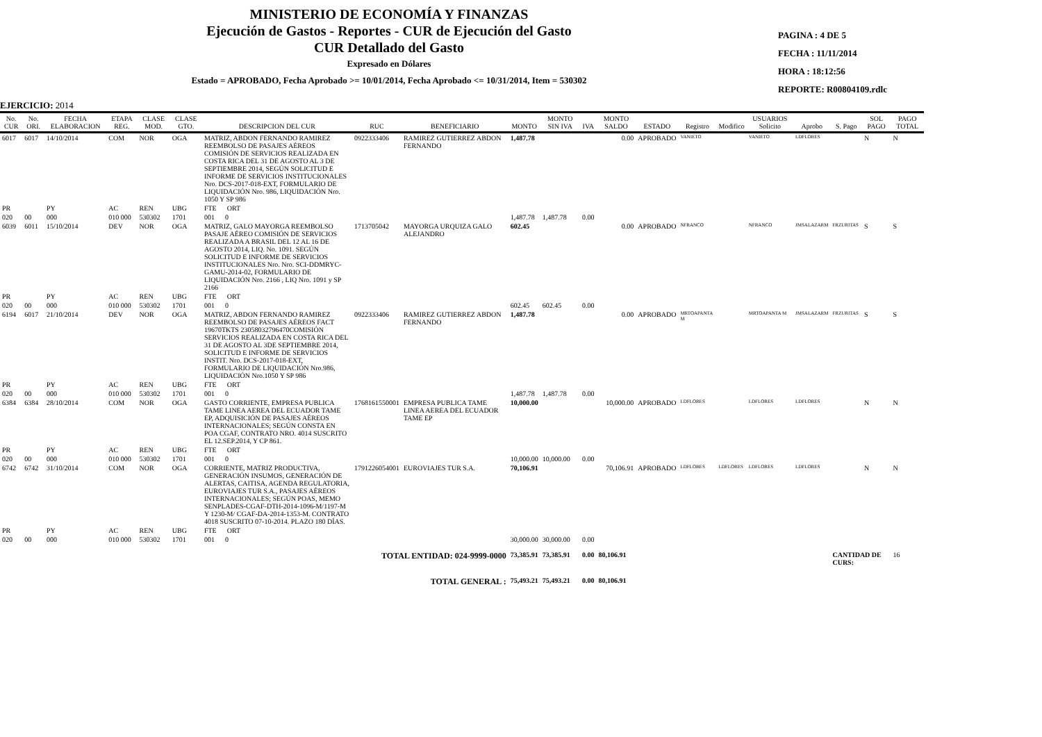MINISTERIO DE ECONOMÍA Y FINANZAS
Ejecución de Gastos - Reportes - CUR de Ejecución del Gasto
CUR Detallado del Gasto
Expresado en Dólares
Estado = APROBADO, Fecha Aprobado >= 10/01/2014, Fecha Aprobado <= 10/31/2014, Item = 530302
PAGINA : 4 DE 5
FECHA : 11/11/2014
HORA : 18:12:56
REPORTE: R00804109.rdlc
EJERCICIO: 2014
| No. CUR | No. ORI. | FECHA ELABORACION | ETAPA REG. | CLASE MOD. | CLASE GTO. | DESCRIPCION DEL CUR | RUC | BENEFICIARIO | MONTO | MONTO SIN IVA | IVA | MONTO SALDO | ESTADO | Registro | Modifico | USUARIOS Solicito | Aprobo | S. Pago | SOL PAGO | PAGO TOTAL |
| --- | --- | --- | --- | --- | --- | --- | --- | --- | --- | --- | --- | --- | --- | --- | --- | --- | --- | --- | --- | --- |
| 6017 | 6017 | 14/10/2014 | COM | NOR | OGA | MATRIZ, ABDON FERNANDO RAMIREZ REEMBOLSO DE PASAJES AÉREOS COMISIÓN DE SERVICIOS REALIZADA EN COSTA RICA DEL 31 DE AGOSTO AL 3 DE SEPTIEMBRE 2014, SEGÚN SOLICITUD E INFORME DE SERVICIOS INSTITUCIONALES Nro. DCS-2017-018-EXT, FORMULARIO DE LIQUIDACIÓN Nro. 986, LIQUIDACIÓN Nro. 1050 Y SP 986 | 0922333406 | RAMIREZ GUTIERREZ ABDON FERNANDO | 1,487.78 | | | 0.00 | APROBADO | VANIETO | | VANIETO | LDFLORES | | N | N |
| PR | | PY | AC | REN | UBG | FTE ORT | | | | | | | | | | | | | | |
| 020 | 00 | 000 | 010 000 | 530302 | 1701 | 001 0 | | | 1,487.78 | 1,487.78 | 0.00 | | | | | | | | | |
| 6039 | 6011 | 15/10/2014 | DEV | NOR | OGA | MATRIZ, GALO MAYORGA REEMBOLSO PASAJE AÉREO COMISIÓN DE SERVICIOS REALIZADA A BRASIL DEL 12 AL 16 DE AGOSTO 2014, LIQ. No. 1091. SEGÚN SOLICITUD E INFORME DE SERVICIOS INSTITUCIONALES Nro. Nro. SCI-DDMRYC-GAMU-2014-02, FORMULARIO DE LIQUIDACIÓN Nro. 2166 , LIQ Nro. 1091 y SP 2166 | 1713705042 | MAYORGA URQUIZA GALO ALEJANDRO | 602.45 | | | 0.00 | APROBADO | NFRANCO | | NFRANCO | JMSALAZARM | FRZURITAS | S | S |
| PR | | PY | AC | REN | UBG | FTE ORT | | | | | | | | | | | | | | |
| 020 | 00 | 000 | 010 000 | 530302 | 1701 | 001 0 | | | 602.45 | 602.45 | 0.00 | | | | | | | | | |
| 6194 | 6017 | 21/10/2014 | DEV | NOR | OGA | MATRIZ, ABDON FERNANDO RAMIREZ REEMBOLSO DE PASAJES AÉREOS FACT 19670TKTS 23058032796470COMISIÓN SERVICIOS REALIZADA EN COSTA RICA DEL 31 DE AGOSTO AL 3DE SEPTIEMBRE 2014, SOLICITUD E INFORME DE SERVICIOS INSTIT. Nro. DCS-2017-018-EXT, FORMULARIO DE LIQUIDACIÓN Nro.986, LIQUIDACIÓN Nro.1050 Y SP 986 | 0922333406 | RAMIREZ GUTIERREZ ABDON FERNANDO | 1,487.78 | | | 0.00 | APROBADO | MRTOAPANTA M | | MRTOAPANTA M | JMSALAZARM | FRZURITAS | S | S |
| PR | | PY | AC | REN | UBG | FTE ORT | | | | | | | | | | | | | | |
| 020 | 00 | 000 | 010 000 | 530302 | 1701 | 001 0 | | | 1,487.78 | 1,487.78 | 0.00 | | | | | | | | | |
| 6384 | 6384 | 28/10/2014 | COM | NOR | OGA | GASTO CORRIENTE, EMPRESA PUBLICA TAME LINEA AEREA DEL ECUADOR TAME EP, ADQUISICIÓN DE PASAJES AÉREOS INTERNACIONALES; SEGÚN CONSTA EN POA CGAF, CONTRATO NRO. 4014 SUSCRITO EL 12.SEP.2014, Y CP 861. | 1768161550001 | EMPRESA PUBLICA TAME LINEA AEREA DEL ECUADOR TAME EP | 10,000.00 | | | 10,000.00 | APROBADO | LDFLORES | | LDFLORES | LDFLORES | | N | N |
| PR | | PY | AC | REN | UBG | FTE ORT | | | | | | | | | | | | | | |
| 020 | 00 | 000 | 010 000 | 530302 | 1701 | 001 0 | | | 10,000.00 | 10,000.00 | 0.00 | | | | | | | | | |
| 6742 | 6742 | 31/10/2014 | COM | NOR | OGA | CORRIENTE, MATRIZ PRODUCTIVA, GENERACIÓN INSUMOS, GENERACIÓN DE ALERTAS, CAITISA, AGENDA REGULATORIA, EUROVIAJES TUR S.A., PASAJES AÉREOS INTERNACIONALES; SEGÚN POAS, MEMO SENPLADES-CGAF-DTH-2014-1096-M/1197-M Y 1230-M/ CGAF-DA-2014-1353-M. CONTRATO 4018 SUSCRITO 07-10-2014. PLAZO 180 DÍAS. | 1791226054001 | EUROVIAJES TUR S.A. | 70,106.91 | | | 70,106.91 | APROBADO | LDFLORES | LDFLORES | LDFLORES | LDFLORES | | N | N |
| PR | | PY | AC | REN | UBG | FTE ORT | | | | | | | | | | | | | | |
| 020 | 00 | 000 | 010 000 | 530302 | 1701 | 001 0 | | | 30,000.00 | 30,000.00 | 0.00 | | | | | | | | | |
| TOTAL ENTIDAD: 024-9999-0000 | | | | | | | | | 73,385.91 | 73,385.91 | 0.00 | 80,106.91 | | | | | | CANTIDAD DE CURS: | | 16 |
| TOTAL GENERAL : | | | | | | | | | 75,493.21 | 75,493.21 | 0.00 | 80,106.91 | | | | | | | | |